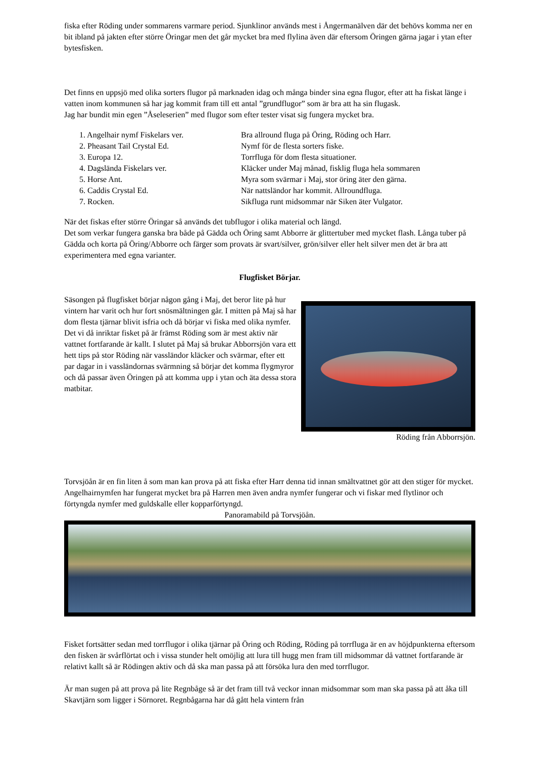fiska efter Röding under sommarens varmare period. Sjunklinor används mest i Ångermanälven där det behövs komma ner en bit ibland på jakten efter större Öringar men det går mycket bra med flylina även där eftersom Öringen gärna jagar i ytan efter bytesfisken.
Det finns en uppsjö med olika sorters flugor på marknaden idag och många binder sina egna flugor, efter att ha fiskat länge i vatten inom kommunen så har jag kommit fram till ett antal ”grundflugor” som är bra att ha sin flugask.
Jag har bundit min egen ”Åseleserien” med flugor som efter tester visat sig fungera mycket bra.
| 1. Angelhair nymf Fiskelars ver. | Bra allround fluga på Öring, Röding och Harr. |
| 2. Pheasant Tail Crystal Ed. | Nymf för de flesta sorters fiske. |
| 3. Europa 12. | Torrfluga för dom flesta situationer. |
| 4. Dagslända Fiskelars ver. | Kläcker under Maj månad, fisklig fluga hela sommaren |
| 5. Horse Ant. | Myra som svärmar i Maj, stor öring äter den gärna. |
| 6. Caddis Crystal Ed. | När nattsländor har kommit. Allroundfluga. |
| 7. Rocken. | Sikfluga runt midsommar när Siken äter Vulgator. |
När det fiskas efter större Öringar så används det tubflugor i olika material och längd.
Det som verkar fungera ganska bra både på Gädda och Öring samt Abborre är glittertuber med mycket flash. Långa tuber på Gädda och korta på Öring/Abborre och färger som provats är svart/silver, grön/silver eller helt silver men det är bra att experimentera med egna varianter.
Flugfisket Börjar.
Säsongen på flugfisket börjar någon gång i Maj, det beror lite på hur vintern har varit och hur fort snösmältningen går. I mitten på Maj så har dom flesta tjärnar blivit isfria och då börjar vi fiska med olika nymfer. Det vi då inriktar fisket på är främst Röding som är mest aktiv när vattnet fortfarande är kallt. I slutet på Maj så brukar Abborrsjön vara ett hett tips på stor Röding när vassländor kläcker och svärmar, efter ett par dagar in i vassländornas svärmning så börjar det komma flygmyror och då passar även Öringen på att komma upp i ytan och äta dessa stora matbitar.
Röding från Abborrsjön.
Torvsjöån är en fin liten å som man kan prova på att fiska efter Harr denna tid innan smältvattnet gör att den stiger för mycket. Angelhairnymfen har fungerat mycket bra på Harren men även andra nymfer fungerar och vi fiskar med flytlinor och förtyngda nymfer med guldskalle eller kopparförtyngd.
Panoramabild på Torvsjöån.
Fisket fortsätter sedan med torrflugor i olika tjärnar på Öring och Röding, Röding på torrfluga är en av höjdpunkterna eftersom den fisken är svårflörtat och i vissa stunder helt omöjlig att lura till hugg men fram till midsommar då vattnet fortfarande är relativt kallt så är Rödingen aktiv och då ska man passa på att försöka lura den med torrflugor.
Är man sugen på att prova på lite Regnbåge så är det fram till två veckor innan midsommar som man ska passa på att åka till Skavtjärn som ligger i Sörnoret. Regnbågarna har då gått hela vintern från